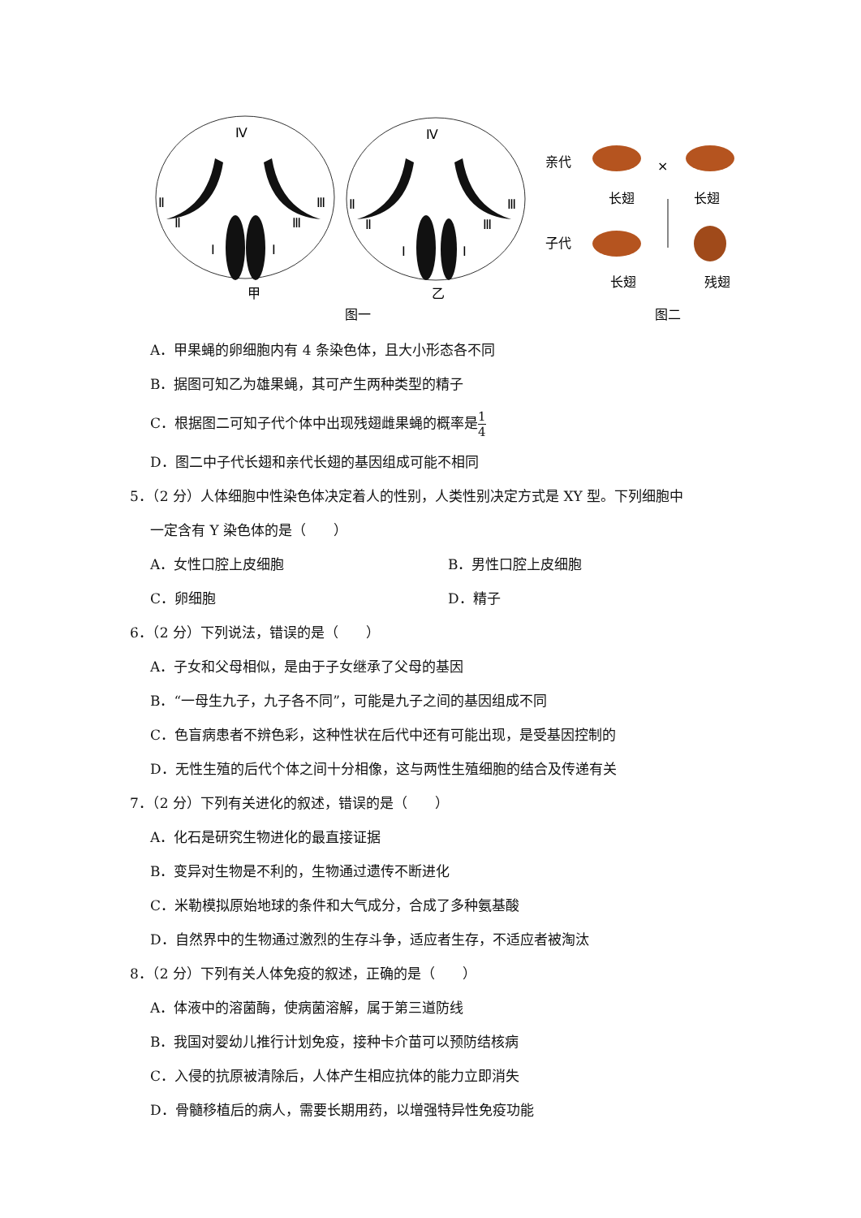Ⅳ
Ⅱ
Ⅲ
Ⅱ
Ⅲ
Ⅰ
Ⅰ
Ⅳ
Ⅱ
Ⅲ
Ⅱ
Ⅲ
Ⅰ
Ⅰ
甲
乙
图一
亲代
子代
×
长翅
长翅
长翅
残翅
图二
A．甲果蝇的卵细胞内有 4 条染色体，且大小形态各不同
B．据图可知乙为雄果蝇，其可产生两种类型的精子
C．根据图二可知子代个体中出现残翅雌果蝇的概率是1 4
D．图二中子代长翅和亲代长翅的基因组成可能不相同
5．（2 分）人体细胞中性染色体决定着人的性别，人类性别决定方式是 XY 型。下列细胞中
一定含有 Y 染色体的是（　　）
A．女性口腔上皮细胞 B．男性口腔上皮细胞
C．卵细胞 D．精子
6．（2 分）下列说法，错误的是（　　）
A．子女和父母相似，是由于子女继承了父母的基因
B．“一母生九子，九子各不同”，可能是九子之间的基因组成不同
C．色盲病患者不辨色彩，这种性状在后代中还有可能出现，是受基因控制的
D．无性生殖的后代个体之间十分相像，这与两性生殖细胞的结合及传递有关
7．（2 分）下列有关进化的叙述，错误的是（　　）
A．化石是研究生物进化的最直接证据
B．变异对生物是不利的，生物通过遗传不断进化
C．米勒模拟原始地球的条件和大气成分，合成了多种氨基酸
D．自然界中的生物通过激烈的生存斗争，适应者生存，不适应者被淘汰
8．（2 分）下列有关人体免疫的叙述，正确的是（　　）
A．体液中的溶菌酶，使病菌溶解，属于第三道防线
B．我国对婴幼儿推行计划免疫，接种卡介苗可以预防结核病
C．入侵的抗原被清除后，人体产生相应抗体的能力立即消失
D．骨髓移植后的病人，需要长期用药，以增强特异性免疫功能